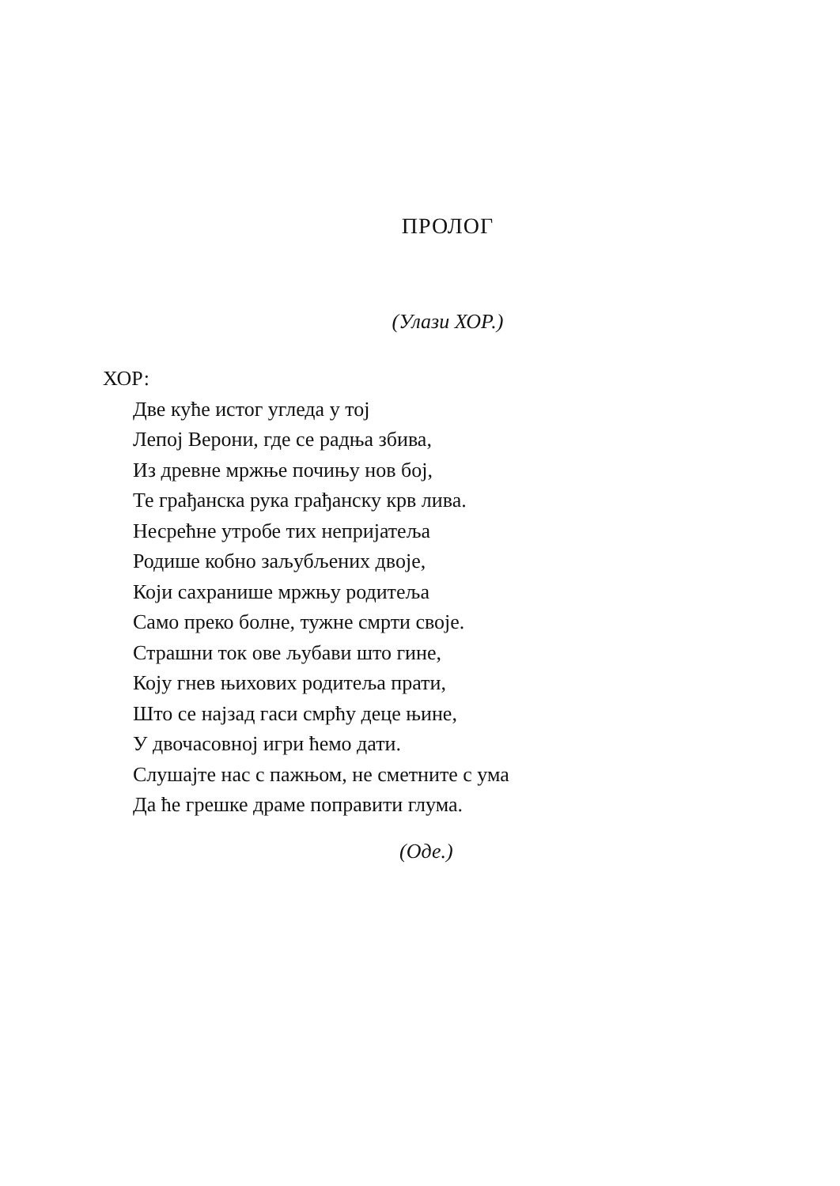ПРОЛОГ
(Улази ХОР.)
ХОР:
Две куће истог угледа у тој
Лепој Верони, где се радња збива,
Из древне мржње почињу нов бој,
Те грађанска рука грађанску крв лива.
Несрећне утробе тих непријатеља
Родише кобно заљубљених двоје,
Који сахранише мржњу родитеља
Само преко болне, тужне смрти своје.
Страшни ток ове љубави што гине,
Коју гнев њихових родитеља прати,
Што се најзад гаси смрћу деце њине,
У двочасовној игри ћемо дати.
Слушајте нас с пажњом, не сметните с ума
Да ће грешке драме поправити глума.
(Оде.)